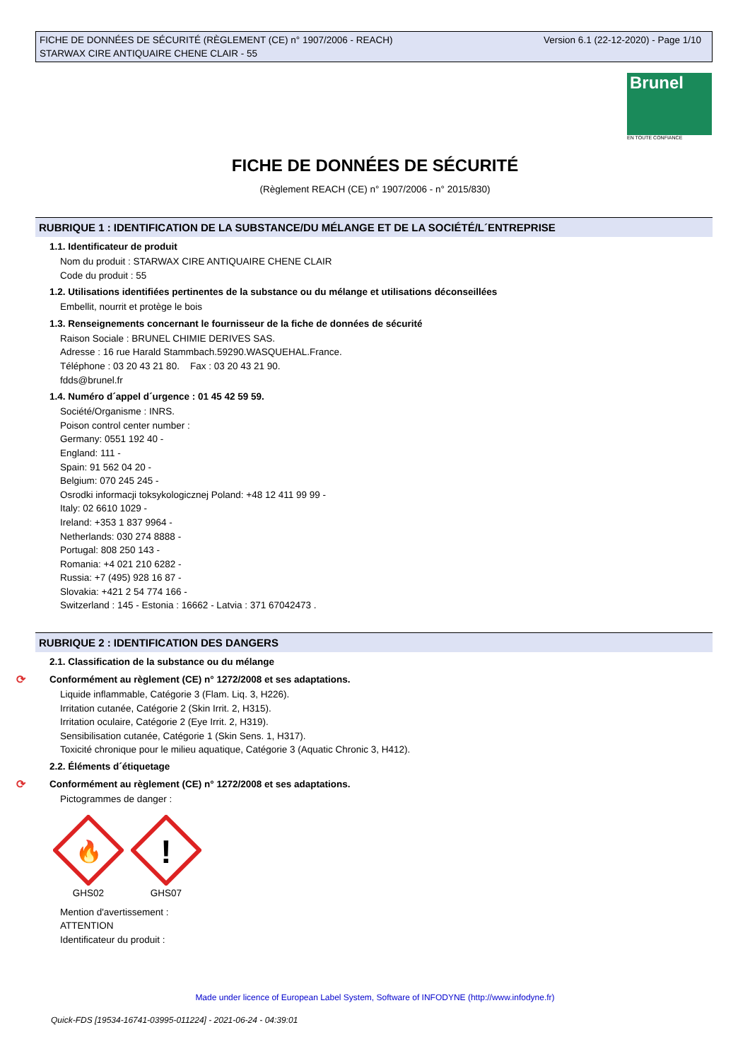Version 6.1 (22-12-2020) - Page 1/10 FICHE DE DONNÉES DE SÉCURITÉ (RÈGLEMENT (CE) n° 1907/2006 - REACH)
STARWAX CIRE ANTIQUAIRE CHENE CLAIR - 55
Brunel
EN TOUTE CONFIANCE
FICHE DE DONNÉES DE SÉCURITÉ
(Règlement REACH (CE) n° 1907/2006 - n° 2015/830)
RUBRIQUE 1 : IDENTIFICATION DE LA SUBSTANCE/DU MÉLANGE ET DE LA SOCIÉTÉ/L´ENTREPRISE
1.1. Identificateur de produit
Nom du produit : STARWAX CIRE ANTIQUAIRE CHENE CLAIR
Code du produit : 55
1.2. Utilisations identifiées pertinentes de la substance ou du mélange et utilisations déconseillées
Embellit, nourrit et protège le bois
1.3. Renseignements concernant le fournisseur de la fiche de données de sécurité
Raison Sociale : BRUNEL CHIMIE DERIVES SAS.
Adresse : 16 rue Harald Stammbach.59290.WASQUEHAL.France.
Téléphone : 03 20 43 21 80. Fax : 03 20 43 21 90.
fdds@brunel.fr
1.4. Numéro d´appel d´urgence : 01 45 42 59 59.
Société/Organisme : INRS.
Poison control center number :
Germany: 0551 192 40 -
England: 111 -
Spain: 91 562 04 20 -
Belgium: 070 245 245 -
Osrodki informacji toksykologicznej Poland: +48 12 411 99 99 -
Italy: 02 6610 1029 -
Ireland: +353 1 837 9964 -
Netherlands: 030 274 8888 -
Portugal: 808 250 143 -
Romania: +4 021 210 6282 -
Russia: +7 (495) 928 16 87 -
Slovakia: +421 2 54 774 166 -
Switzerland : 145 - Estonia : 16662 - Latvia : 371 67042473 .
RUBRIQUE 2 : IDENTIFICATION DES DANGERS
2.1. Classification de la substance ou du mélange
⟳ Conformément au règlement (CE) n° 1272/2008 et ses adaptations.
Liquide inflammable, Catégorie 3 (Flam. Liq. 3, H226).
Irritation cutanée, Catégorie 2 (Skin Irrit. 2, H315).
Irritation oculaire, Catégorie 2 (Eye Irrit. 2, H319).
Sensibilisation cutanée, Catégorie 1 (Skin Sens. 1, H317).
Toxicité chronique pour le milieu aquatique, Catégorie 3 (Aquatic Chronic 3, H412).
2.2. Éléments d´étiquetage
⟳ Conformément au règlement (CE) n° 1272/2008 et ses adaptations.
Pictogrammes de danger :
🔥
GHS02
!
GHS07
Mention d'avertissement :
ATTENTION
Identificateur du produit :
Made under licence of European Label System, Software of INFODYNE (http://www.infodyne.fr)
Quick-FDS [19534-16741-03995-011224] - 2021-06-24 - 04:39:01